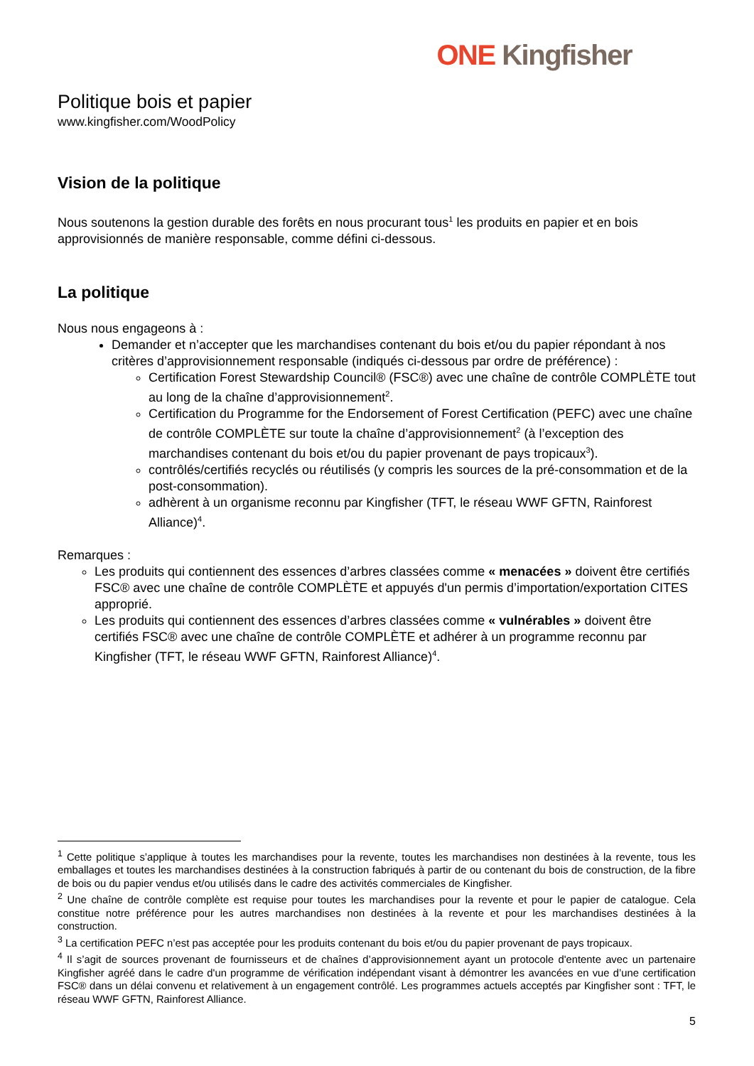ONE Kingfisher
Politique bois et papier
www.kingfisher.com/WoodPolicy
Vision de la politique
Nous soutenons la gestion durable des forêts en nous procurant tous<sup>1</sup> les produits en papier et en bois approvisionnés de manière responsable, comme défini ci-dessous.
La politique
Nous nous engageons à :
Demander et n’accepter que les marchandises contenant du bois et/ou du papier répondant à nos critères d’approvisionnement responsable (indiqués ci-dessous par ordre de préférence) :
Certification Forest Stewardship Council® (FSC®) avec une chaîne de contrôle COMPLÈTE tout au long de la chaîne d’approvisionnement<sup>2</sup>.
Certification du Programme for the Endorsement of Forest Certification (PEFC) avec une chaîne de contrôle COMPLÈTE sur toute la chaîne d’approvisionnement<sup>2</sup> (à l’exception des marchandises contenant du bois et/ou du papier provenant de pays tropicaux<sup>3</sup>).
contrôlés/certifiés recyclés ou réutilisés (y compris les sources de la pré-consommation et de la post-consommation).
adhèrent à un organisme reconnu par Kingfisher (TFT, le réseau WWF GFTN, Rainforest Alliance)<sup>4</sup>.
Remarques :
Les produits qui contiennent des essences d’arbres classées comme « menacées » doivent être certifiés FSC® avec une chaîne de contrôle COMPLÈTE et appuyés d'un permis d’importation/exportation CITES approprié.
Les produits qui contiennent des essences d’arbres classées comme « vulnérables » doivent être certifiés FSC® avec une chaîne de contrôle COMPLÈTE et adhérer à un programme reconnu par Kingfisher (TFT, le réseau WWF GFTN, Rainforest Alliance)<sup>4</sup>.
<sup>1</sup> Cette politique s’applique à toutes les marchandises pour la revente, toutes les marchandises non destinées à la revente, tous les emballages et toutes les marchandises destinées à la construction fabriqués à partir de ou contenant du bois de construction, de la fibre de bois ou du papier vendus et/ou utilisés dans le cadre des activités commerciales de Kingfisher.
<sup>2</sup> Une chaîne de contrôle complète est requise pour toutes les marchandises pour la revente et pour le papier de catalogue. Cela constitue notre préférence pour les autres marchandises non destinées à la revente et pour les marchandises destinées à la construction.
<sup>3</sup> La certification PEFC n’est pas acceptée pour les produits contenant du bois et/ou du papier provenant de pays tropicaux.
<sup>4</sup> Il s’agit de sources provenant de fournisseurs et de chaînes d’approvisionnement ayant un protocole d'entente avec un partenaire Kingfisher agréé dans le cadre d'un programme de vérification indépendant visant à démontrer les avancées en vue d’une certification FSC® dans un délai convenu et relativement à un engagement contrôlé. Les programmes actuels acceptés par Kingfisher sont : TFT, le réseau WWF GFTN, Rainforest Alliance.
5